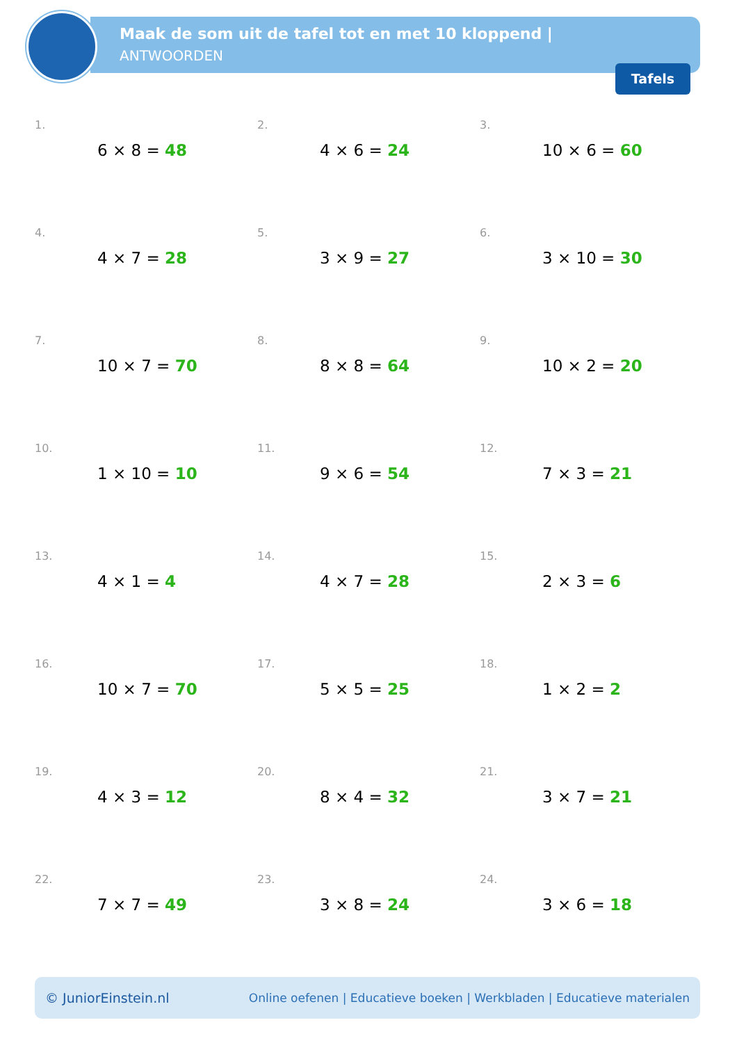Maak de som uit de tafel tot en met 10 kloppend |
ANTWOORDEN
Tafels
1.
6 × 8 = 48
2.
4 × 6 = 24
3.
10 × 6 = 60
4.
4 × 7 = 28
5.
3 × 9 = 27
6.
3 × 10 = 30
7.
10 × 7 = 70
8.
8 × 8 = 64
9.
10 × 2 = 20
10.
1 × 10 = 10
11.
9 × 6 = 54
12.
7 × 3 = 21
13.
4 × 1 = 4
14.
4 × 7 = 28
15.
2 × 3 = 6
16.
10 × 7 = 70
17.
5 × 5 = 25
18.
1 × 2 = 2
19.
4 × 3 = 12
20.
8 × 4 = 32
21.
3 × 7 = 21
22.
7 × 7 = 49
23.
3 × 8 = 24
24.
3 × 6 = 18
© JuniorEinstein.nl Online oefenen | Educatieve boeken | Werkbladen | Educatieve materialen